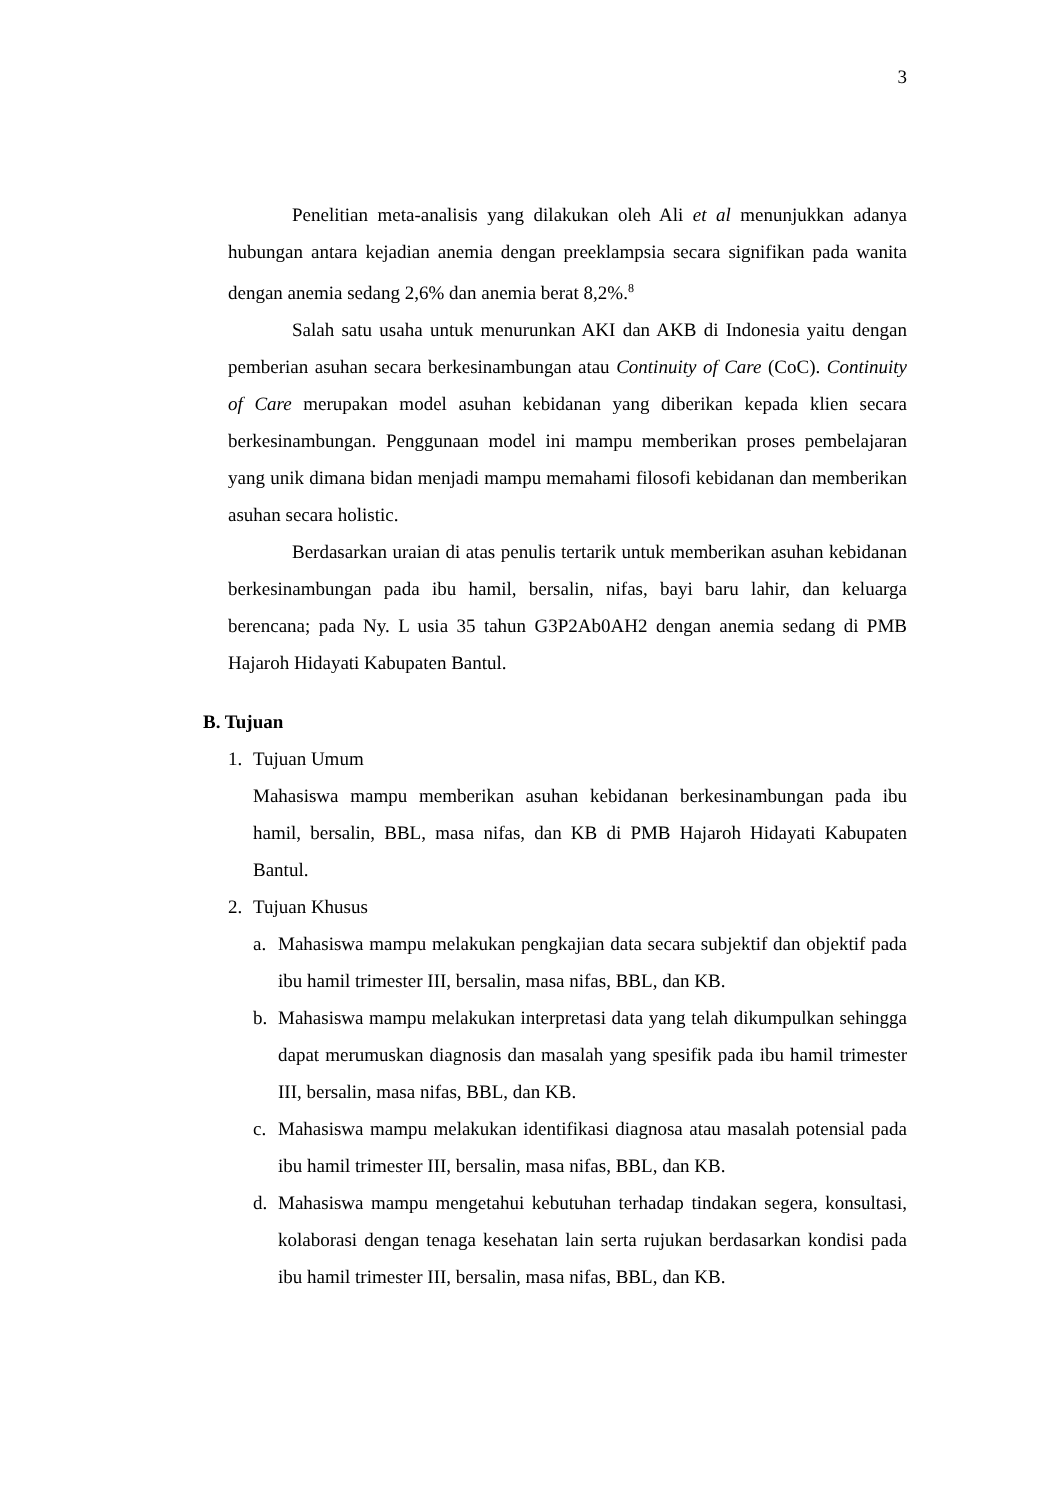3
Penelitian meta-analisis yang dilakukan oleh Ali et al menunjukkan adanya hubungan antara kejadian anemia dengan preeklampsia secara signifikan pada wanita dengan anemia sedang 2,6% dan anemia berat 8,2%.<sup>8</sup>
Salah satu usaha untuk menurunkan AKI dan AKB di Indonesia yaitu dengan pemberian asuhan secara berkesinambungan atau Continuity of Care (CoC). Continuity of Care merupakan model asuhan kebidanan yang diberikan kepada klien secara berkesinambungan. Penggunaan model ini mampu memberikan proses pembelajaran yang unik dimana bidan menjadi mampu memahami filosofi kebidanan dan memberikan asuhan secara holistic.
Berdasarkan uraian di atas penulis tertarik untuk memberikan asuhan kebidanan berkesinambungan pada ibu hamil, bersalin, nifas, bayi baru lahir, dan keluarga berencana; pada Ny. L usia 35 tahun G3P2Ab0AH2 dengan anemia sedang di PMB Hajaroh Hidayati Kabupaten Bantul.
B. Tujuan
1. Tujuan Umum
Mahasiswa mampu memberikan asuhan kebidanan berkesinambungan pada ibu hamil, bersalin, BBL, masa nifas, dan KB di PMB Hajaroh Hidayati Kabupaten Bantul.
2. Tujuan Khusus
a. Mahasiswa mampu melakukan pengkajian data secara subjektif dan objektif pada ibu hamil trimester III, bersalin, masa nifas, BBL, dan KB.
b. Mahasiswa mampu melakukan interpretasi data yang telah dikumpulkan sehingga dapat merumuskan diagnosis dan masalah yang spesifik pada ibu hamil trimester III, bersalin, masa nifas, BBL, dan KB.
c. Mahasiswa mampu melakukan identifikasi diagnosa atau masalah potensial pada ibu hamil trimester III, bersalin, masa nifas, BBL, dan KB.
d. Mahasiswa mampu mengetahui kebutuhan terhadap tindakan segera, konsultasi, kolaborasi dengan tenaga kesehatan lain serta rujukan berdasarkan kondisi pada ibu hamil trimester III, bersalin, masa nifas, BBL, dan KB.